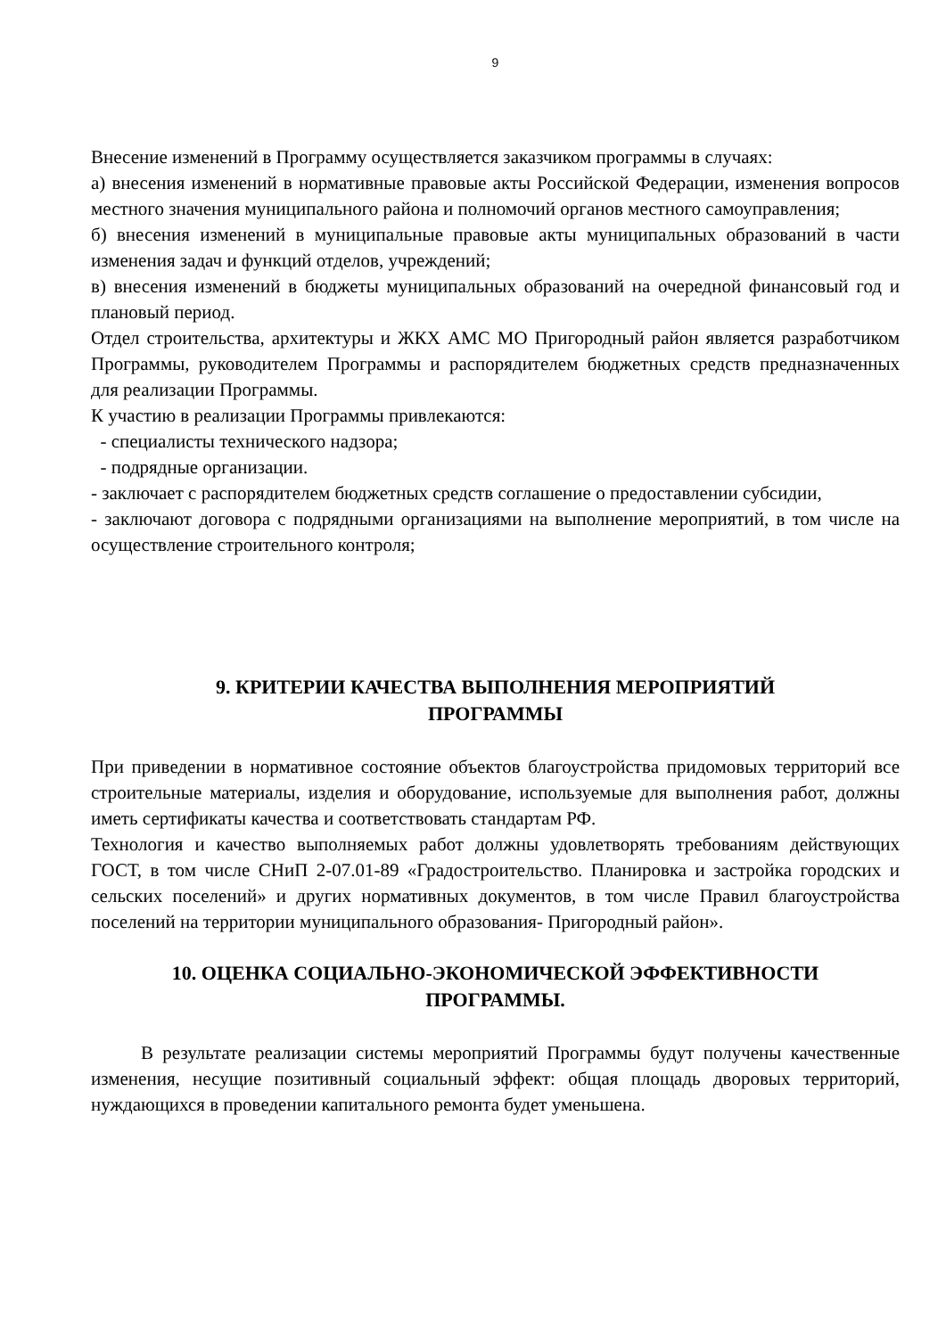9
Внесение изменений в Программу осуществляется заказчиком программы в случаях:
а) внесения изменений в нормативные правовые акты Российской Федерации, изменения вопросов местного значения муниципального района и полномочий органов местного самоуправления;
б) внесения изменений в муниципальные правовые акты муниципальных образований в части изменения задач и функций отделов, учреждений;
в) внесения изменений в бюджеты муниципальных образований на очередной финансовый год и плановый период.
Отдел строительства, архитектуры и ЖКХ АМС МО Пригородный район является разработчиком Программы, руководителем Программы и распорядителем бюджетных средств предназначенных для реализации Программы.
К участию в реализации Программы привлекаются:
- специалисты технического надзора;
- подрядные организации.
- заключает с распорядителем бюджетных средств соглашение о предоставлении субсидии,
- заключают договора с подрядными организациями на выполнение мероприятий, в том числе на осуществление строительного контроля;
9. КРИТЕРИИ КАЧЕСТВА ВЫПОЛНЕНИЯ МЕРОПРИЯТИЙ
ПРОГРАММЫ
При приведении в нормативное состояние объектов благоустройства придомовых территорий все строительные материалы, изделия и оборудование, используемые для выполнения работ, должны иметь сертификаты качества и соответствовать стандартам РФ.
Технология и качество выполняемых работ должны удовлетворять требованиям действующих ГОСТ, в том числе СНиП 2-07.01-89 «Градостроительство. Планировка и застройка городских и сельских поселений» и других нормативных документов, в том числе Правил благоустройства поселений на территории муниципального образования- Пригородный район».
10. ОЦЕНКА СОЦИАЛЬНО-ЭКОНОМИЧЕСКОЙ ЭФФЕКТИВНОСТИ
ПРОГРАММЫ.
В результате реализации системы мероприятий Программы будут получены качественные изменения, несущие позитивный социальный эффект: общая площадь дворовых территорий, нуждающихся в проведении капитального ремонта будет уменьшена.